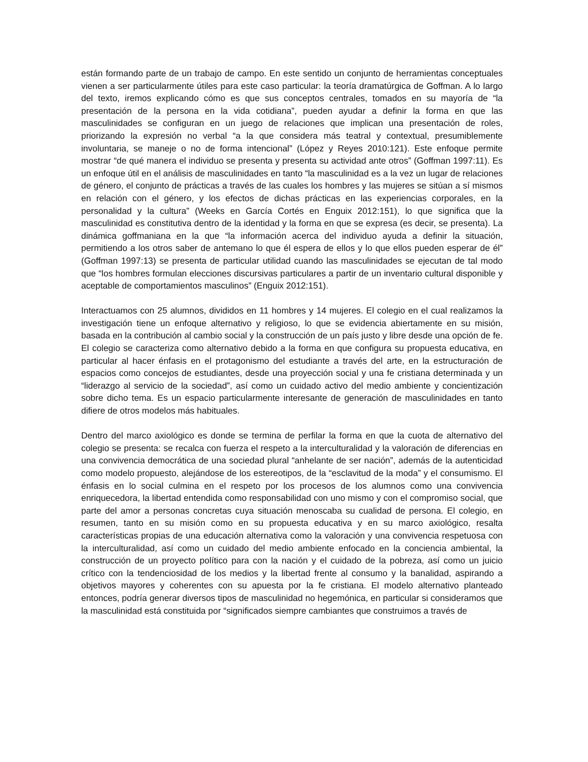están formando parte de un trabajo de campo. En este sentido un conjunto de herramientas conceptuales vienen a ser particularmente útiles para este caso particular: la teoría dramatúrgica de Goffman. A lo largo del texto, iremos explicando cómo es que sus conceptos centrales, tomados en su mayoría de “la presentación de la persona en la vida cotidiana”, pueden ayudar a definir la forma en que las masculinidades se configuran en un juego de relaciones que implican una presentación de roles, priorizando la expresión no verbal “a la que considera más teatral y contextual, presumiblemente involuntaria, se maneje o no de forma intencional” (López y Reyes 2010:121). Este enfoque permite mostrar “de qué manera el individuo se presenta y presenta su actividad ante otros” (Goffman 1997:11). Es un enfoque útil en el análisis de masculinidades en tanto “la masculinidad es a la vez un lugar de relaciones de género, el conjunto de prácticas a través de las cuales los hombres y las mujeres se sitúan a sí mismos en relación con el género, y los efectos de dichas prácticas en las experiencias corporales, en la personalidad y la cultura” (Weeks en García Cortés en Enguix 2012:151), lo que significa que la masculinidad es constitutiva dentro de la identidad y la forma en que se expresa (es decir, se presenta). La dinámica goffmaniana en la que “la información acerca del individuo ayuda a definir la situación, permitiendo a los otros saber de antemano lo que él espera de ellos y lo que ellos pueden esperar de él” (Goffman 1997:13) se presenta de particular utilidad cuando las masculinidades se ejecutan de tal modo que “los hombres formulan elecciones discursivas particulares a partir de un inventario cultural disponible y aceptable de comportamientos masculinos” (Enguix 2012:151).
Interactuamos con 25 alumnos, divididos en 11 hombres y 14 mujeres. El colegio en el cual realizamos la investigación tiene un enfoque alternativo y religioso, lo que se evidencia abiertamente en su misión, basada en la contribución al cambio social y la construcción de un país justo y libre desde una opción de fe. El colegio se caracteriza como alternativo debido a la forma en que configura su propuesta educativa, en particular al hacer énfasis en el protagonismo del estudiante a través del arte, en la estructuración de espacios como concejos de estudiantes, desde una proyección social y una fe cristiana determinada y un “liderazgo al servicio de la sociedad”, así como un cuidado activo del medio ambiente y concientización sobre dicho tema. Es un espacio particularmente interesante de generación de masculinidades en tanto difiere de otros modelos más habituales.
Dentro del marco axiológico es donde se termina de perfilar la forma en que la cuota de alternativo del colegio se presenta: se recalca con fuerza el respeto a la interculturalidad y la valoración de diferencias en una convivencia democrática de una sociedad plural “anhelante de ser nación”, además de la autenticidad como modelo propuesto, alejándose de los estereotipos, de la “esclavitud de la moda” y el consumismo. El énfasis en lo social culmina en el respeto por los procesos de los alumnos como una convivencia enriquecedora, la libertad entendida como responsabilidad con uno mismo y con el compromiso social, que parte del amor a personas concretas cuya situación menoscaba su cualidad de persona. El colegio, en resumen, tanto en su misión como en su propuesta educativa y en su marco axiológico, resalta características propias de una educación alternativa como la valoración y una convivencia respetuosa con la interculturalidad, así como un cuidado del medio ambiente enfocado en la conciencia ambiental, la construcción de un proyecto político para con la nación y el cuidado de la pobreza, así como un juicio crítico con la tendenciosidad de los medios y la libertad frente al consumo y la banalidad, aspirando a objetivos mayores y coherentes con su apuesta por la fe cristiana. El modelo alternativo planteado entonces, podría generar diversos tipos de masculinidad no hegemónica, en particular si consideramos que la masculinidad está constituida por “significados siempre cambiantes que construimos a través de